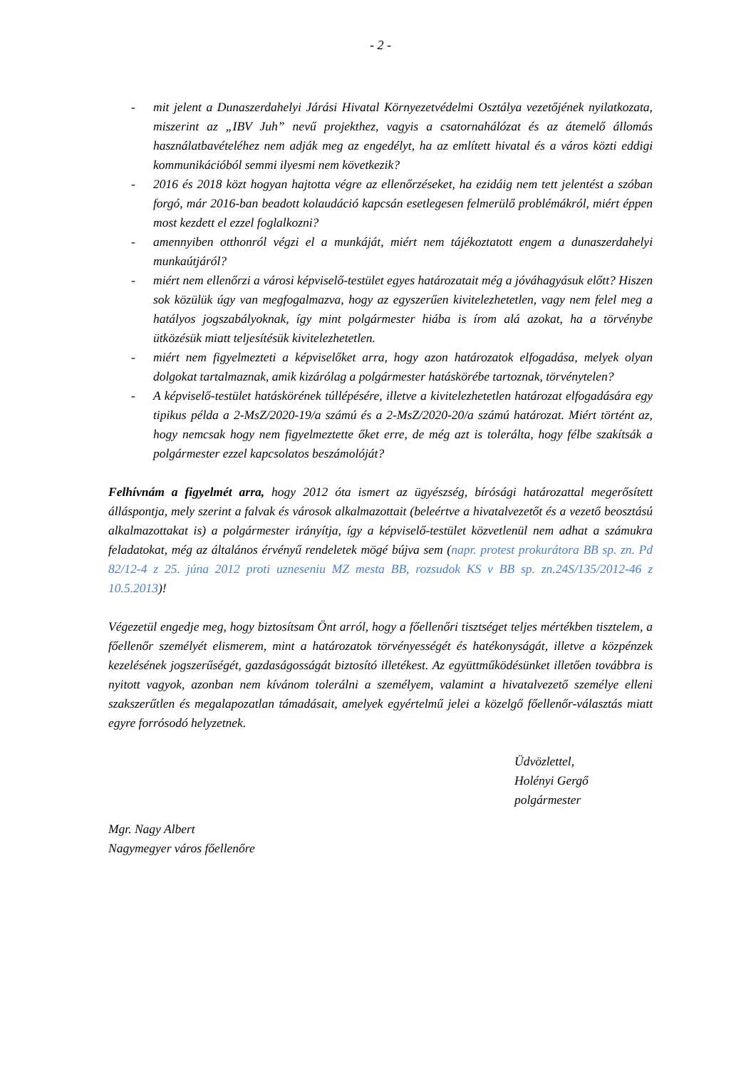- 2 -
- mit jelent a Dunaszerdahelyi Járási Hivatal Környezetvédelmi Osztálya vezetőjének nyilatkozata, miszerint az „IBV Juh” nevű projekthez, vagyis a csatornahálózat és az átemelő állomás használatbavételéhez nem adják meg az engedélyt, ha az említett hivatal és a város közti eddigi kommunikációból semmi ilyesmi nem következik?
- 2016 és 2018 közt hogyan hajtotta végre az ellenőrzéseket, ha ezidáig nem tett jelentést a szóban forgó, már 2016-ban beadott kolaudáció kapcsán esetlegesen felmerülő problémákról, miért éppen most kezdett el ezzel foglalkozni?
- amennyiben otthonról végzi el a munkáját, miért nem tájékoztatott engem a dunaszerdahelyi munkaútjáról?
- miért nem ellenőrzi a városi képviselő-testület egyes határozatait még a jóváhagyásuk előtt? Hiszen sok közülük úgy van megfogalmazva, hogy az egyszerűen kivitelezhetetlen, vagy nem felel meg a hatályos jogszabályoknak, így mint polgármester hiába is írom alá azokat, ha a törvénybe ütközésük miatt teljesítésük kivitelezhetetlen.
- miért nem figyelmezteti a képviselőket arra, hogy azon határozatok elfogadása, melyek olyan dolgokat tartalmaznak, amik kizárólag a polgármester hatáskörébe tartoznak, törvénytelen?
- A képviselő-testület hatáskörének túllépésére, illetve a kivitelezhetetlen határozat elfogadására egy tipikus példa a 2-MsZ/2020-19/a számú és a 2-MsZ/2020-20/a számú határozat. Miért történt az, hogy nemcsak hogy nem figyelmeztette őket erre, de még azt is tolerálta, hogy félbe szakítsák a polgármester ezzel kapcsolatos beszámolóját?
Felhívnám a figyelmét arra, hogy 2012 óta ismert az ügyészség, bírósági határozattal megerősített álláspontja, mely szerint a falvak és városok alkalmazottait (beleértve a hivatalvezetőt és a vezető beosztású alkalmazottakat is) a polgármester irányítja, így a képviselő-testület közvetlenül nem adhat a számukra feladatokat, még az általános érvényű rendeletek mögé bújva sem (napr. protest prokurátora BB sp. zn. Pd 82/12-4 z 25. júna 2012 proti uzneseniu MZ mesta BB, rozsudok KS v BB sp. zn.24S/135/2012-46 z 10.5.2013)!
Végezetül engedje meg, hogy biztosítsam Önt arról, hogy a főellenőri tisztséget teljes mértékben tisztelem, a főellenőr személyét elismerem, mint a határozatok törvényességét és hatékonyságát, illetve a közpénzek kezelésének jogszerűségét, gazdaságosságát biztosító illetékest. Az együttműködésünket illetően továbbra is nyitott vagyok, azonban nem kívánom tolerálni a személyem, valamint a hivatalvezető személye elleni szakszerűtlen és megalapozatlan támadásait, amelyek egyértelmű jelei a közelgő főellenőr-választás miatt egyre forrósodó helyzetnek.
Üdvözlettel,
Holényi Gergő
polgármester
Mgr. Nagy Albert
Nagymegyer város főellenőre